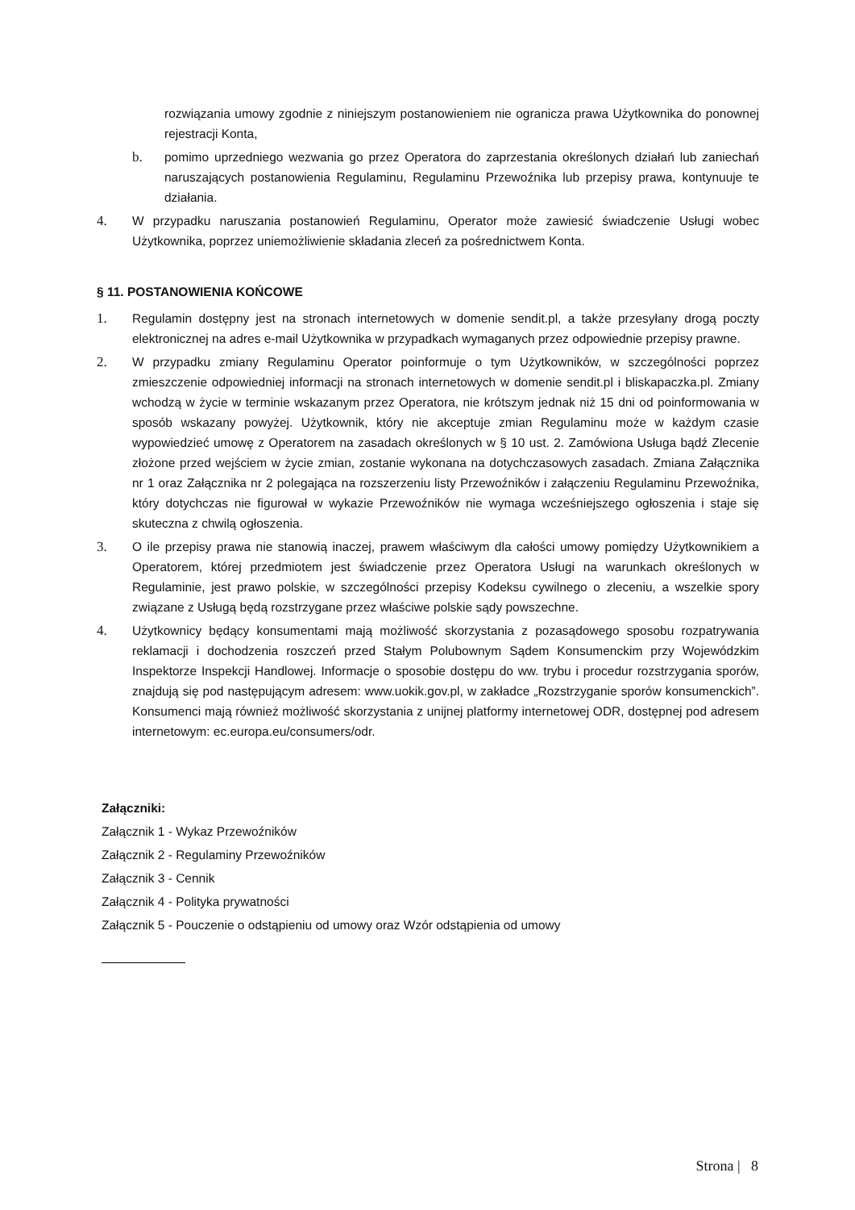rozwiązania umowy zgodnie z niniejszym postanowieniem nie ogranicza prawa Użytkownika do ponownej rejestracji Konta,
b. pomimo uprzedniego wezwania go przez Operatora do zaprzestania określonych działań lub zaniechań naruszających postanowienia Regulaminu, Regulaminu Przewoźnika lub przepisy prawa, kontynuuje te działania.
4. W przypadku naruszania postanowień Regulaminu, Operator może zawiesić świadczenie Usługi wobec Użytkownika, poprzez uniemożliwienie składania zleceń za pośrednictwem Konta.
§ 11. POSTANOWIENIA KOŃCOWE
1. Regulamin dostępny jest na stronach internetowych w domenie sendit.pl, a także przesyłany drogą poczty elektronicznej na adres e-mail Użytkownika w przypadkach wymaganych przez odpowiednie przepisy prawne.
2. W przypadku zmiany Regulaminu Operator poinformuje o tym Użytkowników, w szczególności poprzez zmieszczenie odpowiedniej informacji na stronach internetowych w domenie sendit.pl i bliskapaczka.pl. Zmiany wchodzą w życie w terminie wskazanym przez Operatora, nie krótszym jednak niż 15 dni od poinformowania w sposób wskazany powyżej. Użytkownik, który nie akceptuje zmian Regulaminu może w każdym czasie wypowiedzieć umowę z Operatorem na zasadach określonych w § 10 ust. 2. Zamówiona Usługa bądź Zlecenie złożone przed wejściem w życie zmian, zostanie wykonana na dotychczasowych zasadach. Zmiana Załącznika nr 1 oraz Załącznika nr 2 polegająca na rozszerzeniu listy Przewoźników i załączeniu Regulaminu Przewoźnika, który dotychczas nie figurował w wykazie Przewoźników nie wymaga wcześniejszego ogłoszenia i staje się skuteczna z chwilą ogłoszenia.
3. O ile przepisy prawa nie stanowią inaczej, prawem właściwym dla całości umowy pomiędzy Użytkownikiem a Operatorem, której przedmiotem jest świadczenie przez Operatora Usługi na warunkach określonych w Regulaminie, jest prawo polskie, w szczególności przepisy Kodeksu cywilnego o zleceniu, a wszelkie spory związane z Usługą będą rozstrzygane przez właściwe polskie sądy powszechne.
4. Użytkownicy będący konsumentami mają możliwość skorzystania z pozasądowego sposobu rozpatrywania reklamacji i dochodzenia roszczeń przed Stałym Polubownym Sądem Konsumenckim przy Wojewódzkim Inspektorze Inspekcji Handlowej. Informacje o sposobie dostępu do ww. trybu i procedur rozstrzygania sporów, znajdują się pod następującym adresem: www.uokik.gov.pl, w zakładce „Rozstrzyganie sporów konsumenckich”. Konsumenci mają również możliwość skorzystania z unijnej platformy internetowej ODR, dostępnej pod adresem internetowym: ec.europa.eu/consumers/odr.
Załączniki:
Załącznik 1 - Wykaz Przewoźników
Załącznik 2 - Regulaminy Przewoźników
Załącznik 3 - Cennik
Załącznik 4 - Polityka prywatności
Załącznik 5 - Pouczenie o odstąpieniu od umowy oraz Wzór odstąpienia od umowy
Strona | 8